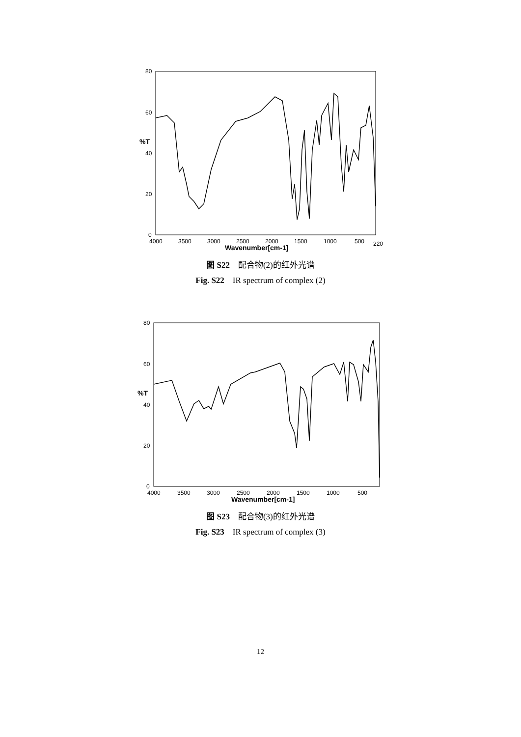80
60
40
20
0
%T
4000
3500
3000
2500
2000
1500
1000
500
220
Wavenumber[cm-1]
图 S22　配合物(2)的红外光谱
Fig. S22　IR spectrum of complex (2)
80
60
40
20
0
%T
4000
3500
3000
2500
2000
1500
1000
500
Wavenumber[cm-1]
图 S23　配合物(3)的红外光谱
Fig. S23　IR spectrum of complex (3)
12